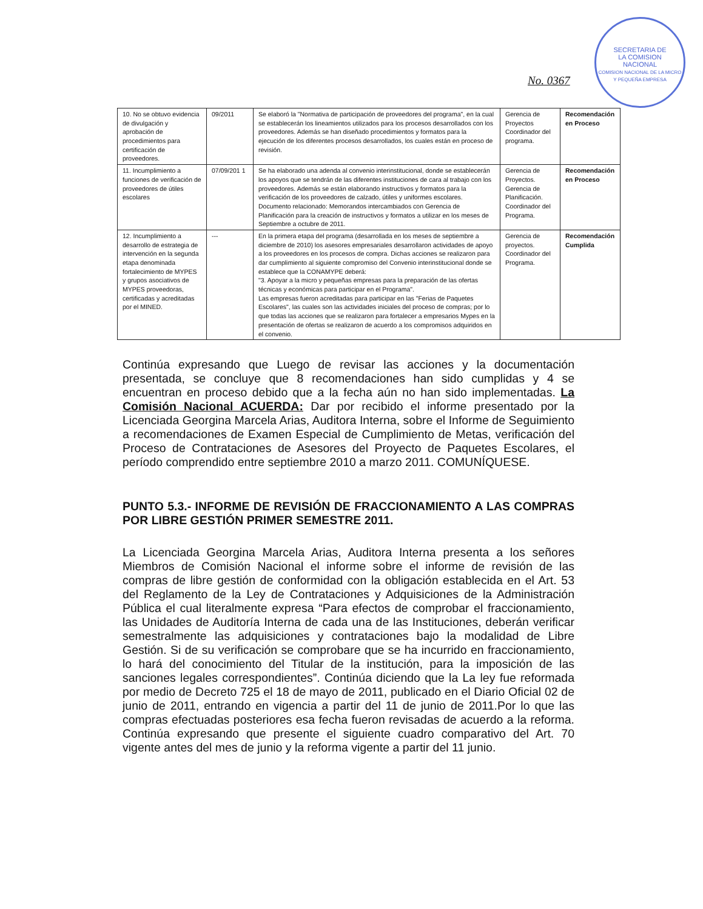SECRETARIA DE
LA COMISION
NACIONAL
COMISION NACIONAL DE LA MICRO Y PEQUEÑA EMPRESA
No. 0367
| 10. No se obtuvo evidencia de divulgación y aprobación de procedimientos para certificación de proveedores. | 09/2011 | Se elaboró la "Normativa de participación de proveedores del programa", en la cual se establecerán los lineamientos utilizados para los procesos desarrollados con los proveedores. Además se han diseñado procedimientos y formatos para la ejecución de los diferentes procesos desarrollados, los cuales están en proceso de revisión. | Gerencia de Proyectos Coordinador del programa. | Recomendación en Proceso |
| 11. Incumplimiento a funciones de verificación de proveedores de útiles escolares | 07/09/201 1 | Se ha elaborado una adenda al convenio interinstitucional, donde se establecerán los apoyos que se tendrán de las diferentes instituciones de cara al trabajo con los proveedores. Además se están elaborando instructivos y formatos para la verificación de los proveedores de calzado, útiles y uniformes escolares. Documento relacionado: Memorandos intercambiados con Gerencia de Planificación para la creación de instructivos y formatos a utilizar en los meses de Septiembre a octubre de 2011. | Gerencia de Proyectos. Gerencia de Planificación. Coordinador del Programa. | Recomendación en Proceso |
| 12. Incumplimiento a desarrollo de estrategia de intervención en la segunda etapa denominada fortalecimiento de MYPES y grupos asociativos de MYPES proveedoras, certificadas y acreditadas por el MINED. | --- | En la primera etapa del programa (desarrollada en los meses de septiembre a diciembre de 2010) los asesores empresariales desarrollaron actividades de apoyo a los proveedores en los procesos de compra. Dichas acciones se realizaron para dar cumplimiento al siguiente compromiso del Convenio interinstitucional donde se establece que la CONAMYPE deberá: "3. Apoyar a la micro y pequeñas empresas para la preparación de las ofertas técnicas y económicas para participar en el Programa". Las empresas fueron acreditadas para participar en las "Ferias de Paquetes Escolares", las cuales son las actividades iniciales del proceso de compras; por lo que todas las acciones que se realizaron para fortalecer a empresarios Mypes en la presentación de ofertas se realizaron de acuerdo a los compromisos adquiridos en el convenio. | Gerencia de proyectos. Coordinador del Programa. | Recomendación Cumplida |
Continúa expresando que Luego de revisar las acciones y la documentación presentada, se concluye que 8 recomendaciones han sido cumplidas y 4 se encuentran en proceso debido que a la fecha aún no han sido implementadas. La Comisión Nacional ACUERDA: Dar por recibido el informe presentado por la Licenciada Georgina Marcela Arias, Auditora Interna, sobre el Informe de Seguimiento a recomendaciones de Examen Especial de Cumplimiento de Metas, verificación del Proceso de Contrataciones de Asesores del Proyecto de Paquetes Escolares, el período comprendido entre septiembre 2010 a marzo 2011. COMUNÍQUESE.
PUNTO 5.3.- INFORME DE REVISIÓN DE FRACCIONAMIENTO A LAS COMPRAS POR LIBRE GESTIÓN PRIMER SEMESTRE 2011.
La Licenciada Georgina Marcela Arias, Auditora Interna presenta a los señores Miembros de Comisión Nacional el informe sobre el informe de revisión de las compras de libre gestión de conformidad con la obligación establecida en el Art. 53 del Reglamento de la Ley de Contrataciones y Adquisiciones de la Administración Pública el cual literalmente expresa “Para efectos de comprobar el fraccionamiento, las Unidades de Auditoría Interna de cada una de las Instituciones, deberán verificar semestralmente las adquisiciones y contrataciones bajo la modalidad de Libre Gestión. Si de su verificación se comprobare que se ha incurrido en fraccionamiento, lo hará del conocimiento del Titular de la institución, para la imposición de las sanciones legales correspondientes”. Continúa diciendo que la La ley fue reformada por medio de Decreto 725 el 18 de mayo de 2011, publicado en el Diario Oficial 02 de junio de 2011, entrando en vigencia a partir del 11 de junio de 2011.Por lo que las compras efectuadas posteriores esa fecha fueron revisadas de acuerdo a la reforma. Continúa expresando que presente el siguiente cuadro comparativo del Art. 70 vigente antes del mes de junio y la reforma vigente a partir del 11 junio.